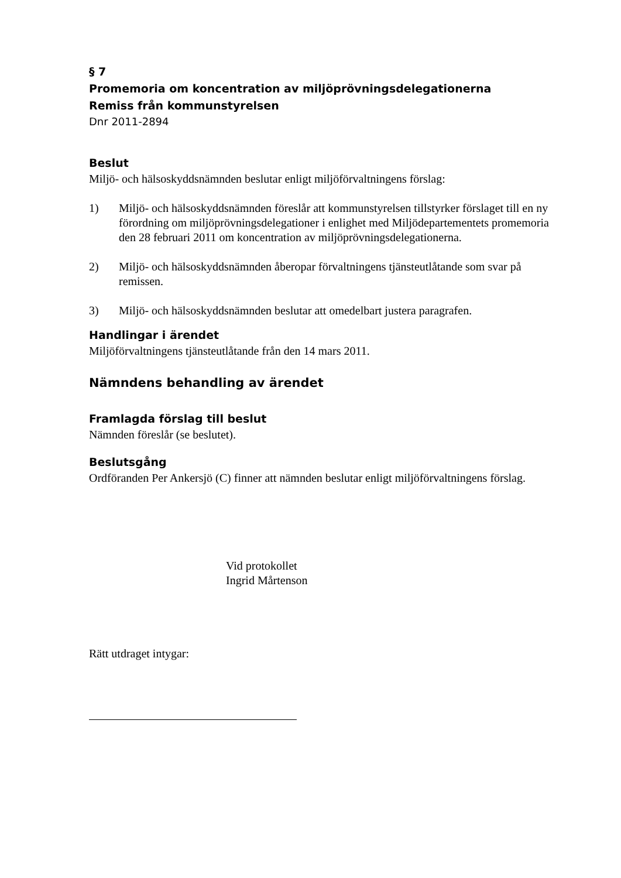§ 7
Promemoria om koncentration av miljöprövningsdelegationerna
Remiss från kommunstyrelsen
Dnr 2011-2894
Beslut
Miljö- och hälsoskyddsnämnden beslutar enligt miljöförvaltningens förslag:
1) Miljö- och hälsoskyddsnämnden föreslår att kommunstyrelsen tillstyrker förslaget till en ny förordning om miljöprövningsdelegationer i enlighet med Miljödepartementets promemoria den 28 februari 2011 om koncentration av miljöprövningsdelegationerna.
2) Miljö- och hälsoskyddsnämnden åberopar förvaltningens tjänsteutlåtande som svar på remissen.
3) Miljö- och hälsoskyddsnämnden beslutar att omedelbart justera paragrafen.
Handlingar i ärendet
Miljöförvaltningens tjänsteutlåtande från den 14 mars 2011.
Nämndens behandling av ärendet
Framlagda förslag till beslut
Nämnden föreslår (se beslutet).
Beslutsgång
Ordföranden Per Ankersjö (C) finner att nämnden beslutar enligt miljöförvaltningens förslag.
Vid protokollet
Ingrid Mårtenson
Rätt utdraget intygar: